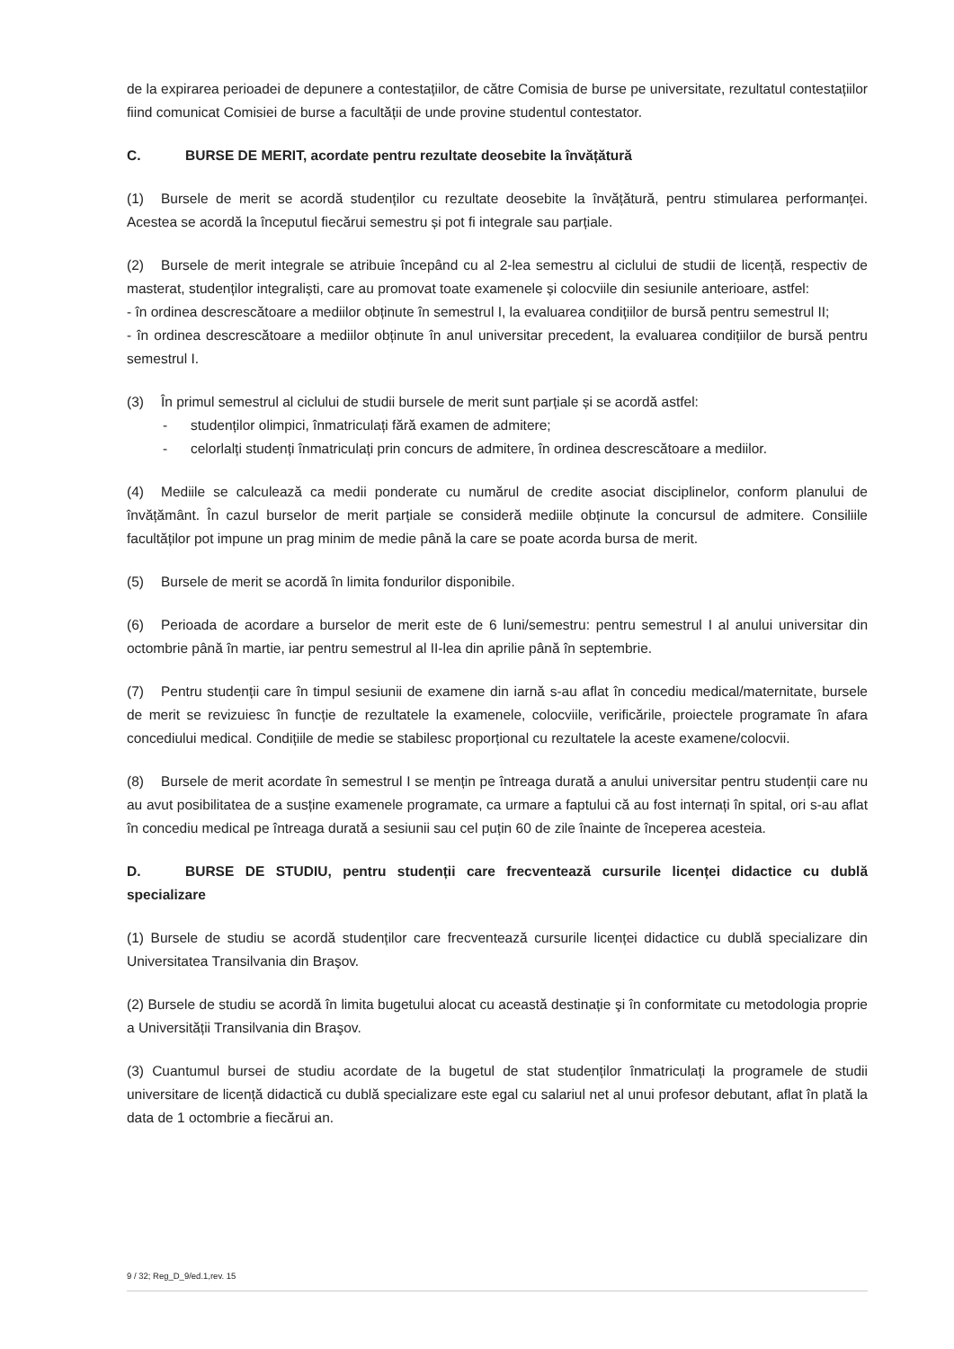de la expirarea perioadei de depunere a contestațiilor, de către Comisia de burse pe universitate, rezultatul contestațiilor fiind comunicat Comisiei de burse a facultății de unde provine studentul contestator.
C. BURSE DE MERIT, acordate pentru rezultate deosebite la învățătură
(1) Bursele de merit se acordă studenților cu rezultate deosebite la învățătură, pentru stimularea performanței. Acestea se acordă la începutul fiecărui semestru și pot fi integrale sau parțiale.
(2) Bursele de merit integrale se atribuie începând cu al 2-lea semestru al ciclului de studii de licență, respectiv de masterat, studenților integraliști, care au promovat toate examenele și colocviile din sesiunile anterioare, astfel:
- în ordinea descrescătoare a mediilor obținute în semestrul I, la evaluarea condițiilor de bursă pentru semestrul II;
- în ordinea descrescătoare a mediilor obținute în anul universitar precedent, la evaluarea condițiilor de bursă pentru semestrul I.
(3) În primul semestrul al ciclului de studii bursele de merit sunt parțiale și se acordă astfel:
- studenților olimpici, înmatriculați fără examen de admitere;
- celorlalți studenți înmatriculați prin concurs de admitere, în ordinea descrescătoare a mediilor.
(4) Mediile se calculează ca medii ponderate cu numărul de credite asociat disciplinelor, conform planului de învățământ. În cazul burselor de merit parțiale se consideră mediile obținute la concursul de admitere. Consiliile facultăților pot impune un prag minim de medie până la care se poate acorda bursa de merit.
(5) Bursele de merit se acordă în limita fondurilor disponibile.
(6) Perioada de acordare a burselor de merit este de 6 luni/semestru: pentru semestrul I al anului universitar din octombrie până în martie, iar pentru semestrul al II-lea din aprilie până în septembrie.
(7) Pentru studenții care în timpul sesiunii de examene din iarnă s-au aflat în concediu medical/maternitate, bursele de merit se revizuiesc în funcție de rezultatele la examenele, colocviile, verificările, proiectele programate în afara concediului medical. Condițiile de medie se stabilesc proporțional cu rezultatele la aceste examene/colocvii.
(8) Bursele de merit acordate în semestrul I se mențin pe întreaga durată a anului universitar pentru studenții care nu au avut posibilitatea de a susține examenele programate, ca urmare a faptului că au fost internați în spital, ori s-au aflat în concediu medical pe întreaga durată a sesiunii sau cel puțin 60 de zile înainte de începerea acesteia.
D. BURSE DE STUDIU, pentru studenții care frecventează cursurile licenței didactice cu dublă specializare
(1) Bursele de studiu se acordă studenților care frecventează cursurile licenței didactice cu dublă specializare din Universitatea Transilvania din Braşov.
(2) Bursele de studiu se acordă în limita bugetului alocat cu această destinație şi în conformitate cu metodologia proprie a Universității Transilvania din Braşov.
(3) Cuantumul bursei de studiu acordate de la bugetul de stat studenților înmatriculați la programele de studii universitare de licență didactică cu dublă specializare este egal cu salariul net al unui profesor debutant, aflat în plată la data de 1 octombrie a fiecărui an.
9 / 32; Reg_D_9/ed.1,rev. 15